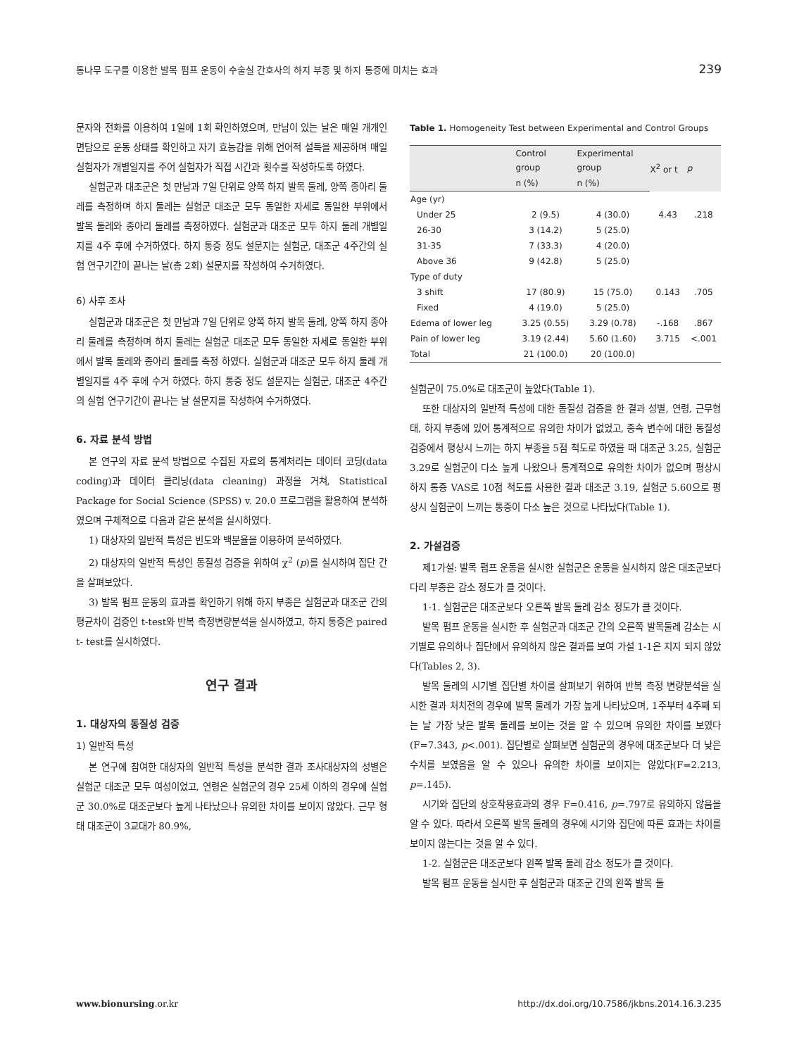통나무 도구를 이용한 발목 펌프 운동이 수술실 간호사의 하지 부종 및 하지 통증에 미치는 효과 239
문자와 전화를 이용하여 1일에 1회 확인하였으며, 만남이 있는 날은 매일 개개인 면담으로 운동 상태를 확인하고 자기 효능감을 위해 언어적 설득을 제공하며 매일 실험자가 개별일지를 주어 실험자가 직접 시간과 횟수를 작성하도록 하였다.
실험군과 대조군은 첫 만남과 7일 단위로 양쪽 하지 발목 둘레, 양쪽 종아리 둘레를 측정하며 하지 둘레는 실험군 대조군 모두 동일한 자세로 동일한 부위에서 발목 둘레와 종아리 둘레를 측정하였다. 실험군과 대조군 모두 하지 둘레 개별일지를 4주 후에 수거하였다. 하지 통증 정도 설문지는 실험군, 대조군 4주간의 실험 연구기간이 끝나는 날(총 2회) 설문지를 작성하여 수거하였다.
6) 사후 조사
실험군과 대조군은 첫 만남과 7일 단위로 양쪽 하지 발목 둘레, 양쪽 하지 종아리 둘레를 측정하며 하지 둘레는 실험군 대조군 모두 동일한 자세로 동일한 부위에서 발목 둘레와 종아리 둘레를 측정 하였다. 실험군과 대조군 모두 하지 둘레 개별일지를 4주 후에 수거 하였다. 하지 통증 정도 설문지는 실험군, 대조군 4주간의 실험 연구기간이 끝나는 날 설문지를 작성하여 수거하였다.
6. 자료 분석 방법
본 연구의 자료 분석 방법으로 수집된 자료의 통계처리는 데이터 코딩(data coding)과 데이터 클리닝(data cleaning) 과정을 거쳐, Statistical Package for Social Science (SPSS) v. 20.0 프로그램을 활용하여 분석하였으며 구체적으로 다음과 같은 분석을 실시하였다.
1) 대상자의 일반적 특성은 빈도와 백분율을 이용하여 분석하였다.
2) 대상자의 일반적 특성인 동질성 검증을 위하여 χ<sup>2</sup> (p)를 실시하여 집단 간을 살펴보았다.
3) 발목 펌프 운동의 효과를 확인하기 위해 하지 부종은 실험군과 대조군 간의 평균차이 검증인 t-test와 반복 측정변량분석을 실시하였고, 하지 통증은 paired t- test를 실시하였다.
연구 결과
1. 대상자의 동질성 검증
1) 일반적 특성
본 연구에 참여한 대상자의 일반적 특성을 분석한 결과 조사대상자의 성별은 실험군 대조군 모두 여성이었고, 연령은 실험군의 경우 25세 이하의 경우에 실험군 30.0%로 대조군보다 높게 나타났으나 유의한 차이를 보이지 않았다. 근무 형태 대조군이 3교대가 80.9%,
Table 1. Homogeneity Test between Experimental and Control Groups
| | Control group | Experimental group | X<sup>2</sup> or t | p |
| --- | --- | --- | --- | --- |
| | n (%) | n (%) | | |
| Age (yr) | | | | |
| Under 25 | 2 (9.5) | 4 (30.0) | 4.43 | .218 |
| 26-30 | 3 (14.2) | 5 (25.0) | | |
| 31-35 | 7 (33.3) | 4 (20.0) | | |
| Above 36 | 9 (42.8) | 5 (25.0) | | |
| Type of duty | | | | |
| 3 shift | 17 (80.9) | 15 (75.0) | 0.143 | .705 |
| Fixed | 4 (19.0) | 5 (25.0) | | |
| Edema of lower leg | 3.25 (0.55) | 3.29 (0.78) | -.168 | .867 |
| Pain of lower leg | 3.19 (2.44) | 5.60 (1.60) | 3.715 | <.001 |
| Total | 21 (100.0) | 20 (100.0) | | |
실험군이 75.0%로 대조군이 높았다(Table 1).
또한 대상자의 일반적 특성에 대한 동질성 검증을 한 결과 성별, 연령, 근무형태, 하지 부종에 있어 통계적으로 유의한 차이가 없었고, 종속 변수에 대한 동질성 검증에서 평상시 느끼는 하지 부종을 5점 척도로 하였을 때 대조군 3.25, 실험군 3.29로 실험군이 다소 높게 나왔으나 통계적으로 유의한 차이가 없으며 평상시 하지 통증 VAS로 10점 척도를 사용한 결과 대조군 3.19, 실험군 5.60으로 평상시 실험군이 느끼는 통증이 다소 높은 것으로 나타났다(Table 1).
2. 가설검증
제1가설: 발목 펌프 운동을 실시한 실험군은 운동을 실시하지 않은 대조군보다 다리 부종은 감소 정도가 클 것이다.
1-1. 실험군은 대조군보다 오른쪽 발목 둘레 감소 정도가 클 것이다.
발목 펌프 운동을 실시한 후 실험군과 대조군 간의 오른쪽 발목둘레 감소는 시기별로 유의하나 집단에서 유의하지 않은 결과를 보여 가설 1-1은 지지 되지 않았다(Tables 2, 3).
발목 둘레의 시기별 집단별 차이를 살펴보기 위하여 반복 측정 변량분석을 실시한 결과 처치전의 경우에 발목 둘레가 가장 높게 나타났으며, 1주부터 4주째 되는 날 가장 낮은 발목 둘레를 보이는 것을 알 수 있으며 유의한 차이를 보였다(F=7.343, p<.001). 집단별로 살펴보면 실험군의 경우에 대조군보다 더 낮은 수치를 보였음을 알 수 있으나 유의한 차이를 보이지는 않았다(F=2.213, p=.145).
시기와 집단의 상호작용효과의 경우 F=0.416, p=.797로 유의하지 않음을 알 수 있다. 따라서 오른쪽 발목 둘레의 경우에 시기와 집단에 따른 효과는 차이를 보이지 않는다는 것을 알 수 있다.
1-2. 실험군은 대조군보다 왼쪽 발목 둘레 감소 정도가 클 것이다.
발목 펌프 운동을 실시한 후 실험군과 대조군 간의 왼쪽 발목 둘
www.bionursing.or.kr http://dx.doi.org/10.7586/jkbns.2014.16.3.235